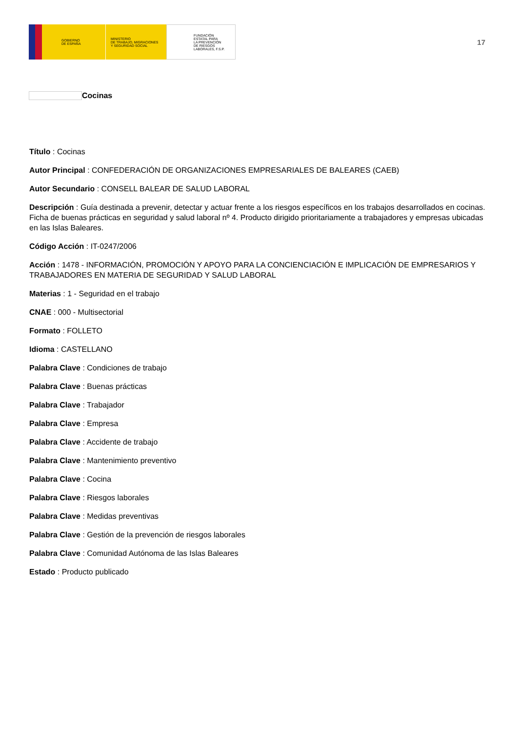GOBIERNO
DE ESPAÑA
MINISTERIO
DE TRABAJO, MIGRACIONES
Y SEGURIDAD SOCIAL
FUNDACIÓN
ESTATAL PARA
LA PREVENCIÓN
DE RIESGOS
LABORALES, F.S.P.
17
Cocinas
Título : Cocinas
Autor Principal : CONFEDERACIÓN DE ORGANIZACIONES EMPRESARIALES DE BALEARES (CAEB)
Autor Secundario : CONSELL BALEAR DE SALUD LABORAL
Descripción : Guía destinada a prevenir, detectar y actuar frente a los riesgos específicos en los trabajos desarrollados en cocinas. Ficha de buenas prácticas en seguridad y salud laboral nº 4. Producto dirigido prioritariamente a trabajadores y empresas ubicadas en las Islas Baleares.
Código Acción : IT-0247/2006
Acción : 1478 - INFORMACIÓN, PROMOCIÓN Y APOYO PARA LA CONCIENCIACIÓN E IMPLICACIÓN DE EMPRESARIOS Y TRABAJADORES EN MATERIA DE SEGURIDAD Y SALUD LABORAL
Materias : 1 - Seguridad en el trabajo
CNAE : 000 - Multisectorial
Formato : FOLLETO
Idioma : CASTELLANO
Palabra Clave : Condiciones de trabajo
Palabra Clave : Buenas prácticas
Palabra Clave : Trabajador
Palabra Clave : Empresa
Palabra Clave : Accidente de trabajo
Palabra Clave : Mantenimiento preventivo
Palabra Clave : Cocina
Palabra Clave : Riesgos laborales
Palabra Clave : Medidas preventivas
Palabra Clave : Gestión de la prevención de riesgos laborales
Palabra Clave : Comunidad Autónoma de las Islas Baleares
Estado : Producto publicado